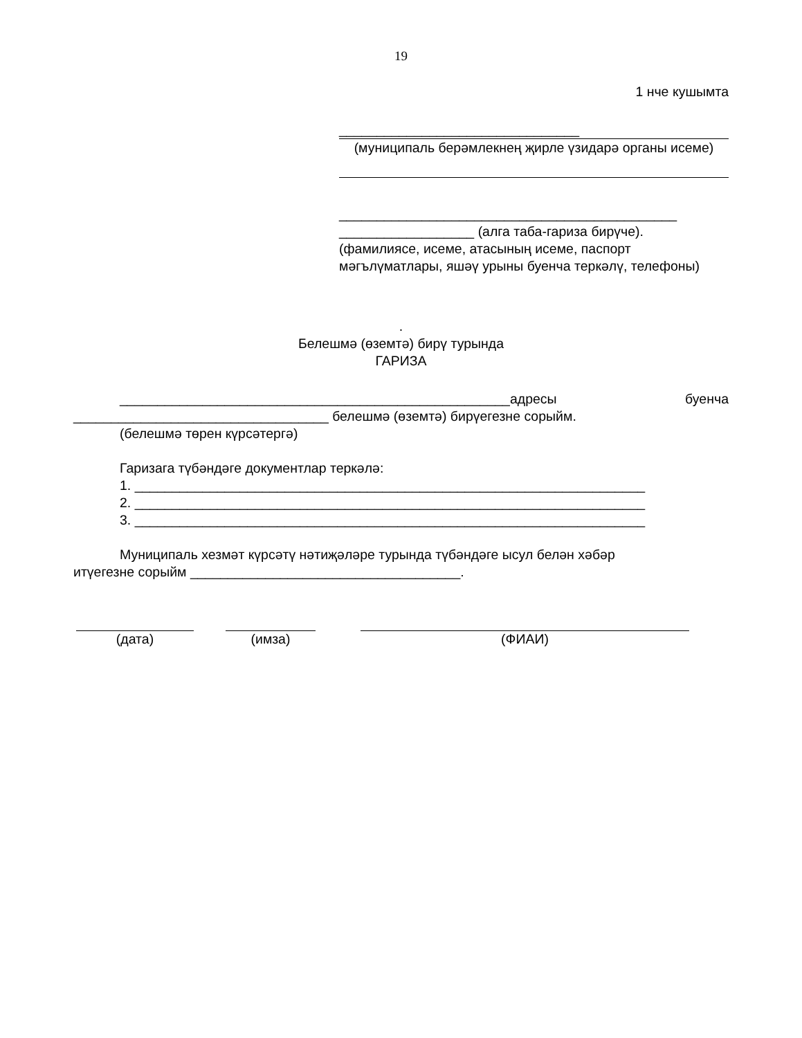19
1 нче кушымта
________________________________
(муниципаль берәмлекнең җирле үзидарә органы исеме)
_____________________________________________
__________________ (алга таба-гариза бирүче).
(фамилиясе, исеме, атасының исеме, паспорт мәгълүматлары, яшәү урыны буенча теркәлү, телефоны)
.
Белешмә (өземтә) бирү турында
ГАРИЗА
____________________________________________________адресы буенча
__________________________________ белешмә (өземтә) бирүегезне сорыйм.
(белешмә төрен күрсәтергә)
Гаризага түбәндәге документлар теркәлә:
1. ____________________________________________________________________
2. ____________________________________________________________________
3. ____________________________________________________________________
Муниципаль хезмәт күрсәтү нәтиҗәләре турында түбәндәге ысул белән хәбәр
итүегезне сорыйм ____________________________________.
(дата) (имза) (ФИАИ)